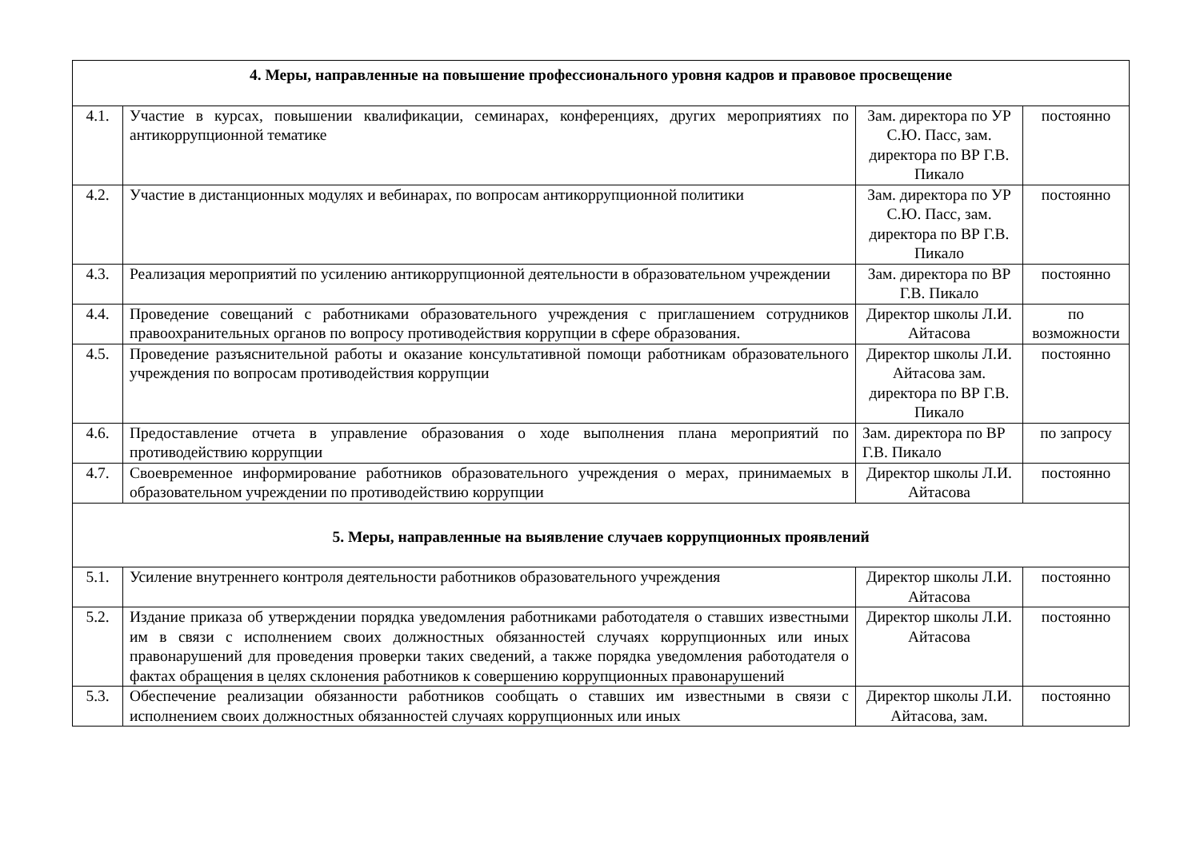| 4. Меры, направленные на повышение профессионального уровня кадров и правовое просвещение | | | |
| --- | --- | --- | --- |
| 4.1. | Участие в курсах, повышении квалификации, семинарах, конференциях, других мероприятиях по антикоррупционной тематике | Зам. директора по УР С.Ю. Пасс, зам. директора по ВР Г.В. Пикало | постоянно |
| 4.2. | Участие в дистанционных модулях и вебинарах, по вопросам антикоррупционной политики | Зам. директора по УР С.Ю. Пасс, зам. директора по ВР Г.В. Пикало | постоянно |
| 4.3. | Реализация мероприятий по усилению антикоррупционной деятельности в образовательном учреждении | Зам. директора по ВР Г.В. Пикало | постоянно |
| 4.4. | Проведение совещаний с работниками образовательного учреждения с приглашением сотрудников правоохранительных органов по вопросу противодействия коррупции в сфере образования. | Директор школы Л.И. Айтасова | по возможности |
| 4.5. | Проведение разъяснительной работы и оказание консультативной помощи работникам образовательного учреждения по вопросам противодействия коррупции | Директор школы Л.И. Айтасова зам. директора по ВР Г.В. Пикало | постоянно |
| 4.6. | Предоставление отчета в управление образования о ходе выполнения плана мероприятий по противодействию коррупции | Зам. директора по ВР Г.В. Пикало | по запросу |
| 4.7. | Своевременное информирование работников образовательного учреждения о мерах, принимаемых в образовательном учреждении по противодействию коррупции | Директор школы Л.И. Айтасова | постоянно |
| 5. Меры, направленные на выявление случаев коррупционных проявлений | | | |
| 5.1. | Усиление внутреннего контроля деятельности работников образовательного учреждения | Директор школы Л.И. Айтасова | постоянно |
| 5.2. | Издание приказа об утверждении порядка уведомления работниками работодателя о ставших известными им в связи с исполнением своих должностных обязанностей случаях коррупционных или иных правонарушений для проведения проверки таких сведений, а также порядка уведомления работодателя о фактах обращения в целях склонения работников к совершению коррупционных правонарушений | Директор школы Л.И. Айтасова | постоянно |
| 5.3. | Обеспечение реализации обязанности работников сообщать о ставших им известными в связи с исполнением своих должностных обязанностей случаях коррупционных или иных | Директор школы Л.И. Айтасова, зам. | постоянно |